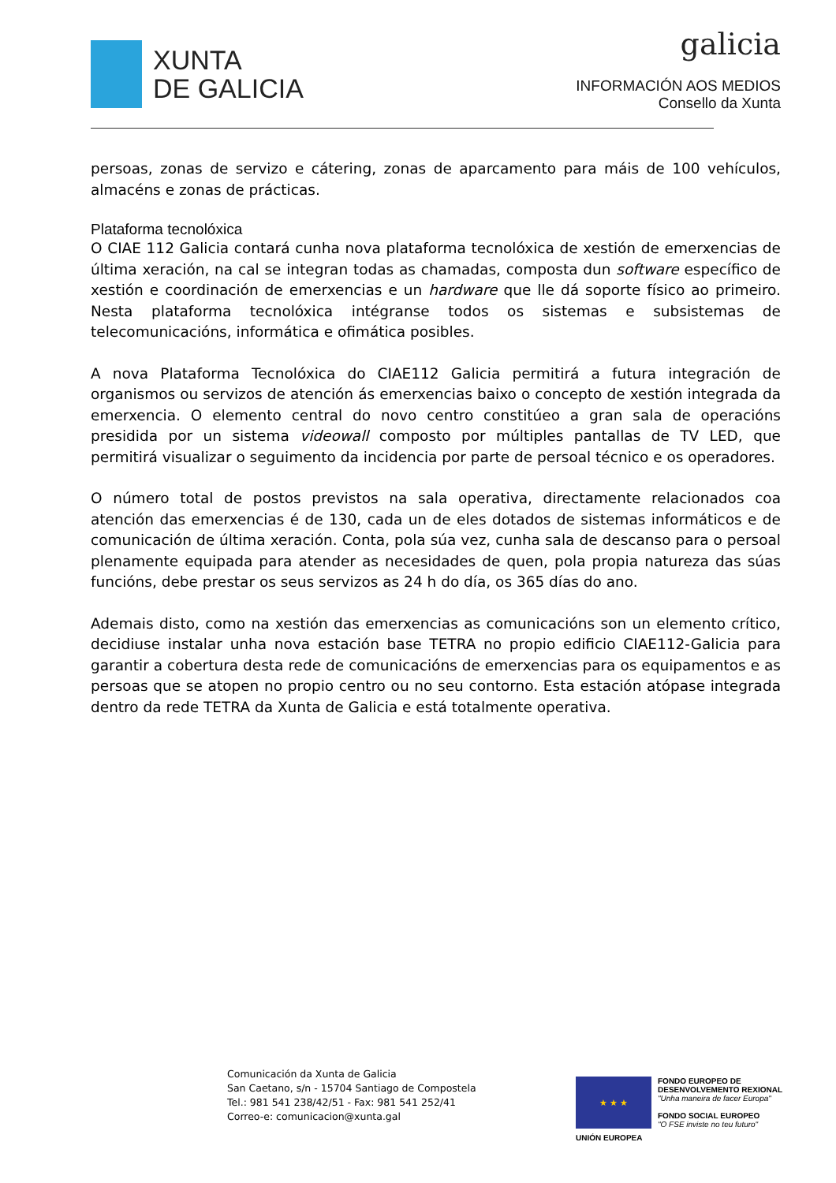XUNTA
DE GALICIA
galicia
INFORMACIÓN AOS MEDIOS
Consello da Xunta
persoas, zonas de servizo e cátering, zonas de aparcamento para máis de 100 vehículos, almacéns e zonas de prácticas.
Plataforma tecnolóxica
O CIAE 112 Galicia contará cunha nova plataforma tecnolóxica de xestión de emerxencias de última xeración, na cal se integran todas as chamadas, composta dun software específico de xestión e coordinación de emerxencias e un hardware que lle dá soporte físico ao primeiro. Nesta plataforma tecnolóxica intégranse todos os sistemas e subsistemas de telecomunicacións, informática e ofimática posibles.
A nova Plataforma Tecnolóxica do CIAE112 Galicia permitirá a futura integración de organismos ou servizos de atención ás emerxencias baixo o concepto de xestión integrada da emerxencia. O elemento central do novo centro constitúeo a gran sala de operacións presidida por un sistema videowall composto por múltiples pantallas de TV LED, que permitirá visualizar o seguimento da incidencia por parte de persoal técnico e os operadores.
O número total de postos previstos na sala operativa, directamente relacionados coa atención das emerxencias é de 130, cada un de eles dotados de sistemas informáticos e de comunicación de última xeración. Conta, pola súa vez, cunha sala de descanso para o persoal plenamente equipada para atender as necesidades de quen, pola propia natureza das súas funcións, debe prestar os seus servizos as 24 h do día, os 365 días do ano.
Ademais disto, como na xestión das emerxencias as comunicacións son un elemento crítico, decidiuse instalar unha nova estación base TETRA no propio edificio CIAE112-Galicia para garantir a cobertura desta rede de comunicacións de emerxencias para os equipamentos e as persoas que se atopen no propio centro ou no seu contorno. Esta estación atópase integrada dentro da rede TETRA da Xunta de Galicia e está totalmente operativa.
Comunicación da Xunta de Galicia
San Caetano, s/n - 15704 Santiago de Compostela
Tel.: 981 541 238/42/51 - Fax: 981 541 252/41
Correo-e: comunicacion@xunta.gal
★ ★ ★
UNIÓN EUROPEA
FONDO EUROPEO DE
DESENVOLVEMENTO REXIONAL
"Unha maneira de facer Europa"
FONDO SOCIAL EUROPEO
"O FSE inviste no teu futuro"